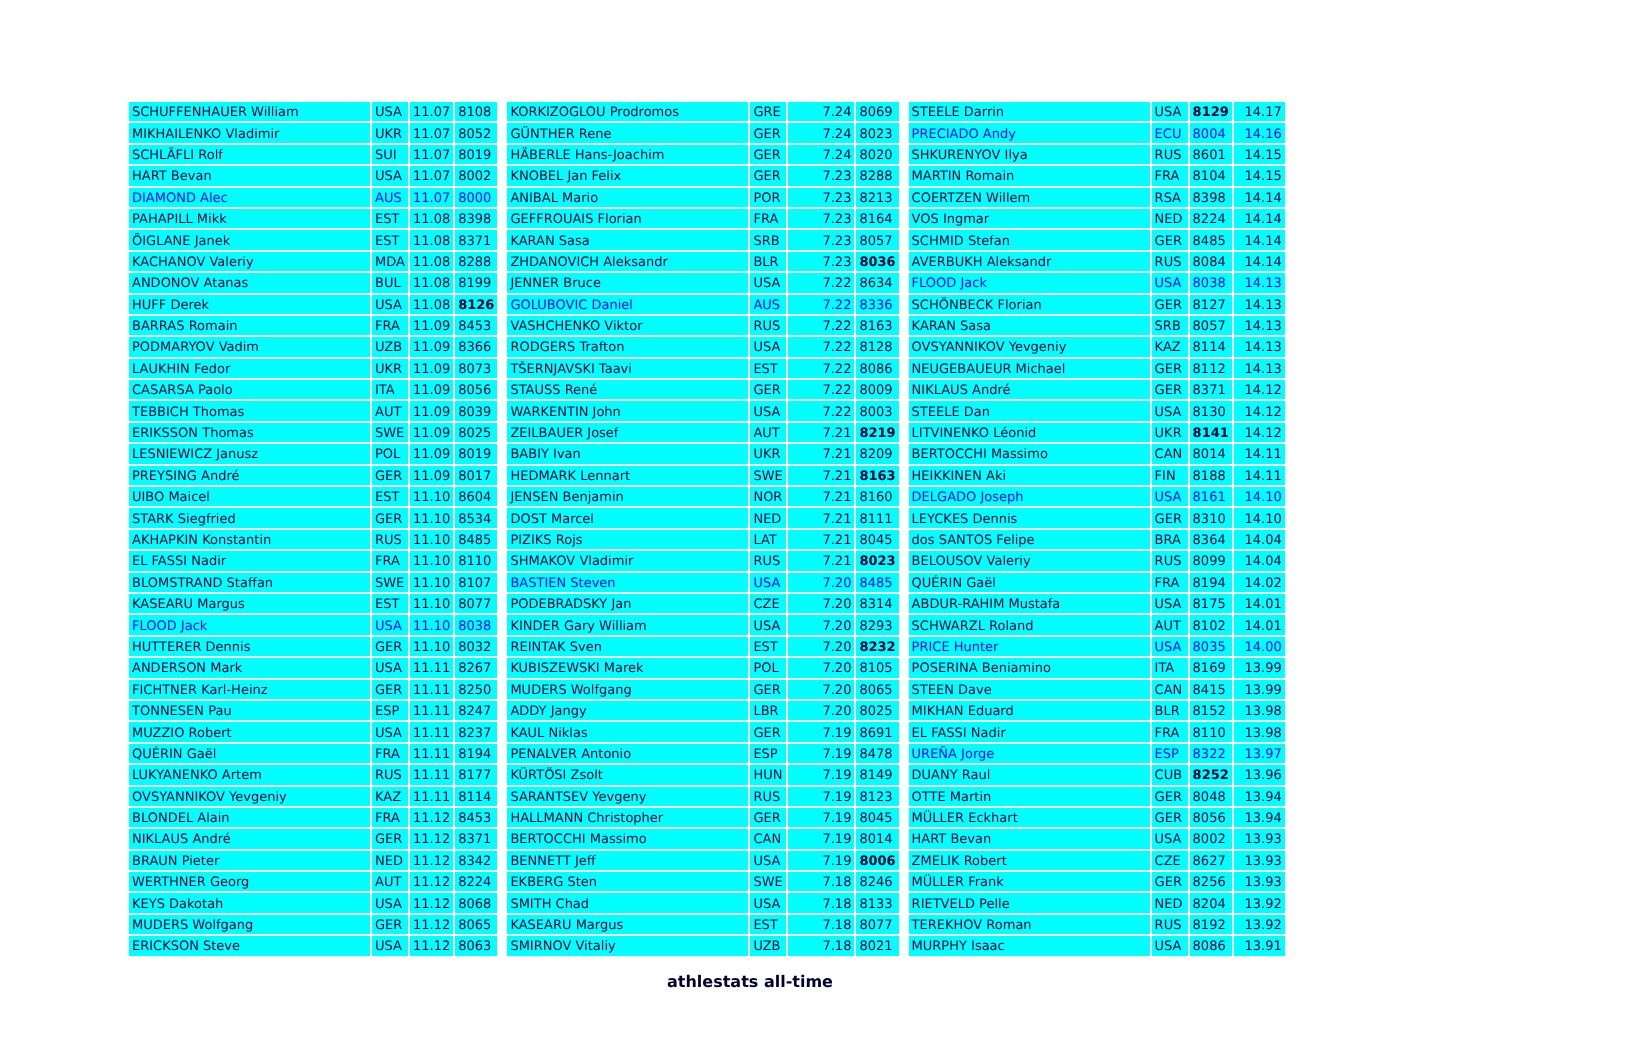| SCHUFFENHAUER William | USA | 11.07 | 8108 |
| MIKHAILENKO Vladimir | UKR | 11.07 | 8052 |
| SCHLÄFLI Rolf | SUI | 11.07 | 8019 |
| HART Bevan | USA | 11.07 | 8002 |
| DIAMOND Alec | AUS | 11.07 | 8000 |
| PAHAPILL Mikk | EST | 11.08 | 8398 |
| ÕIGLANE Janek | EST | 11.08 | 8371 |
| KACHANOV Valeriy | MDA | 11.08 | 8288 |
| ANDONOV Atanas | BUL | 11.08 | 8199 |
| HUFF Derek | USA | 11.08 | 8126 |
| BARRAS Romain | FRA | 11.09 | 8453 |
| PODMARYOV Vadim | UZB | 11.09 | 8366 |
| LAUKHIN Fedor | UKR | 11.09 | 8073 |
| CASARSA Paolo | ITA | 11.09 | 8056 |
| TEBBICH Thomas | AUT | 11.09 | 8039 |
| ERIKSSON Thomas | SWE | 11.09 | 8025 |
| LESNIEWICZ Janusz | POL | 11.09 | 8019 |
| PREYSING André | GER | 11.09 | 8017 |
| UIBO Maicel | EST | 11.10 | 8604 |
| STARK Siegfried | GER | 11.10 | 8534 |
| AKHAPKIN Konstantin | RUS | 11.10 | 8485 |
| EL FASSI Nadir | FRA | 11.10 | 8110 |
| BLOMSTRAND Staffan | SWE | 11.10 | 8107 |
| KASEARU Margus | EST | 11.10 | 8077 |
| FLOOD Jack | USA | 11.10 | 8038 |
| HUTTERER Dennis | GER | 11.10 | 8032 |
| ANDERSON Mark | USA | 11.11 | 8267 |
| FICHTNER Karl-Heinz | GER | 11.11 | 8250 |
| TONNESEN Pau | ESP | 11.11 | 8247 |
| MUZZIO Robert | USA | 11.11 | 8237 |
| QUÉRIN Gaël | FRA | 11.11 | 8194 |
| LUKYANENKO Artem | RUS | 11.11 | 8177 |
| OVSYANNIKOV Yevgeniy | KAZ | 11.11 | 8114 |
| BLONDEL Alain | FRA | 11.12 | 8453 |
| NIKLAUS André | GER | 11.12 | 8371 |
| BRAUN Pieter | NED | 11.12 | 8342 |
| WERTHNER Georg | AUT | 11.12 | 8224 |
| KEYS Dakotah | USA | 11.12 | 8068 |
| MUDERS Wolfgang | GER | 11.12 | 8065 |
| ERICKSON Steve | USA | 11.12 | 8063 |
| KORKIZOGLOU Prodromos | GRE | 7.24 | 8069 |
| GÜNTHER Rene | GER | 7.24 | 8023 |
| HÄBERLE Hans-Joachim | GER | 7.24 | 8020 |
| KNOBEL Jan Felix | GER | 7.23 | 8288 |
| ANIBAL Mario | POR | 7.23 | 8213 |
| GEFFROUAIS Florian | FRA | 7.23 | 8164 |
| KARAN Sasa | SRB | 7.23 | 8057 |
| ZHDANOVICH Aleksandr | BLR | 7.23 | 8036 |
| JENNER Bruce | USA | 7.22 | 8634 |
| GOLUBOVIC Daniel | AUS | 7.22 | 8336 |
| VASHCHENKO Viktor | RUS | 7.22 | 8163 |
| RODGERS Trafton | USA | 7.22 | 8128 |
| TŠERNJAVSKI Taavi | EST | 7.22 | 8086 |
| STAUSS René | GER | 7.22 | 8009 |
| WARKENTIN John | USA | 7.22 | 8003 |
| ZEILBAUER Josef | AUT | 7.21 | 8219 |
| BABIY Ivan | UKR | 7.21 | 8209 |
| HEDMARK Lennart | SWE | 7.21 | 8163 |
| JENSEN Benjamin | NOR | 7.21 | 8160 |
| DOST Marcel | NED | 7.21 | 8111 |
| PIZIKS Rojs | LAT | 7.21 | 8045 |
| SHMAKOV Vladimir | RUS | 7.21 | 8023 |
| BASTIEN Steven | USA | 7.20 | 8485 |
| PODEBRADSKY Jan | CZE | 7.20 | 8314 |
| KINDER Gary William | USA | 7.20 | 8293 |
| REINTAK Sven | EST | 7.20 | 8232 |
| KUBISZEWSKI Marek | POL | 7.20 | 8105 |
| MUDERS Wolfgang | GER | 7.20 | 8065 |
| ADDY Jangy | LBR | 7.20 | 8025 |
| KAUL Niklas | GER | 7.19 | 8691 |
| PENALVER Antonio | ESP | 7.19 | 8478 |
| KÜRTÖSI Zsolt | HUN | 7.19 | 8149 |
| SARANTSEV Yevgeny | RUS | 7.19 | 8123 |
| HALLMANN Christopher | GER | 7.19 | 8045 |
| BERTOCCHI Massimo | CAN | 7.19 | 8014 |
| BENNETT Jeff | USA | 7.19 | 8006 |
| EKBERG Sten | SWE | 7.18 | 8246 |
| SMITH Chad | USA | 7.18 | 8133 |
| KASEARU Margus | EST | 7.18 | 8077 |
| SMIRNOV Vitaliy | UZB | 7.18 | 8021 |
| STEELE Darrin | USA | 8129 | 14.17 |
| PRECIADO Andy | ECU | 8004 | 14.16 |
| SHKURENYOV Ilya | RUS | 8601 | 14.15 |
| MARTIN Romain | FRA | 8104 | 14.15 |
| COERTZEN Willem | RSA | 8398 | 14.14 |
| VOS Ingmar | NED | 8224 | 14.14 |
| SCHMID Stefan | GER | 8485 | 14.14 |
| AVERBUKH Aleksandr | RUS | 8084 | 14.14 |
| FLOOD Jack | USA | 8038 | 14.13 |
| SCHÖNBECK Florian | GER | 8127 | 14.13 |
| KARAN Sasa | SRB | 8057 | 14.13 |
| OVSYANNIKOV Yevgeniy | KAZ | 8114 | 14.13 |
| NEUGEBAUEUR Michael | GER | 8112 | 14.13 |
| NIKLAUS André | GER | 8371 | 14.12 |
| STEELE Dan | USA | 8130 | 14.12 |
| LITVINENKO Léonid | UKR | 8141 | 14.12 |
| BERTOCCHI Massimo | CAN | 8014 | 14.11 |
| HEIKKINEN Aki | FIN | 8188 | 14.11 |
| DELGADO Joseph | USA | 8161 | 14.10 |
| LEYCKES Dennis | GER | 8310 | 14.10 |
| dos SANTOS Felipe | BRA | 8364 | 14.04 |
| BELOUSOV Valeriy | RUS | 8099 | 14.04 |
| QUÉRIN Gaël | FRA | 8194 | 14.02 |
| ABDUR-RAHIM Mustafa | USA | 8175 | 14.01 |
| SCHWARZL Roland | AUT | 8102 | 14.01 |
| PRICE Hunter | USA | 8035 | 14.00 |
| POSERINA Beniamino | ITA | 8169 | 13.99 |
| STEEN Dave | CAN | 8415 | 13.99 |
| MIKHAN Eduard | BLR | 8152 | 13.98 |
| EL FASSI Nadir | FRA | 8110 | 13.98 |
| UREÑA Jorge | ESP | 8322 | 13.97 |
| DUANY Raul | CUB | 8252 | 13.96 |
| OTTE Martin | GER | 8048 | 13.94 |
| MÜLLER Eckhart | GER | 8056 | 13.94 |
| HART Bevan | USA | 8002 | 13.93 |
| ZMELIK Robert | CZE | 8627 | 13.93 |
| MÜLLER Frank | GER | 8256 | 13.93 |
| RIETVELD Pelle | NED | 8204 | 13.92 |
| TEREKHOV Roman | RUS | 8192 | 13.92 |
| MURPHY Isaac | USA | 8086 | 13.91 |
athlestats all-time